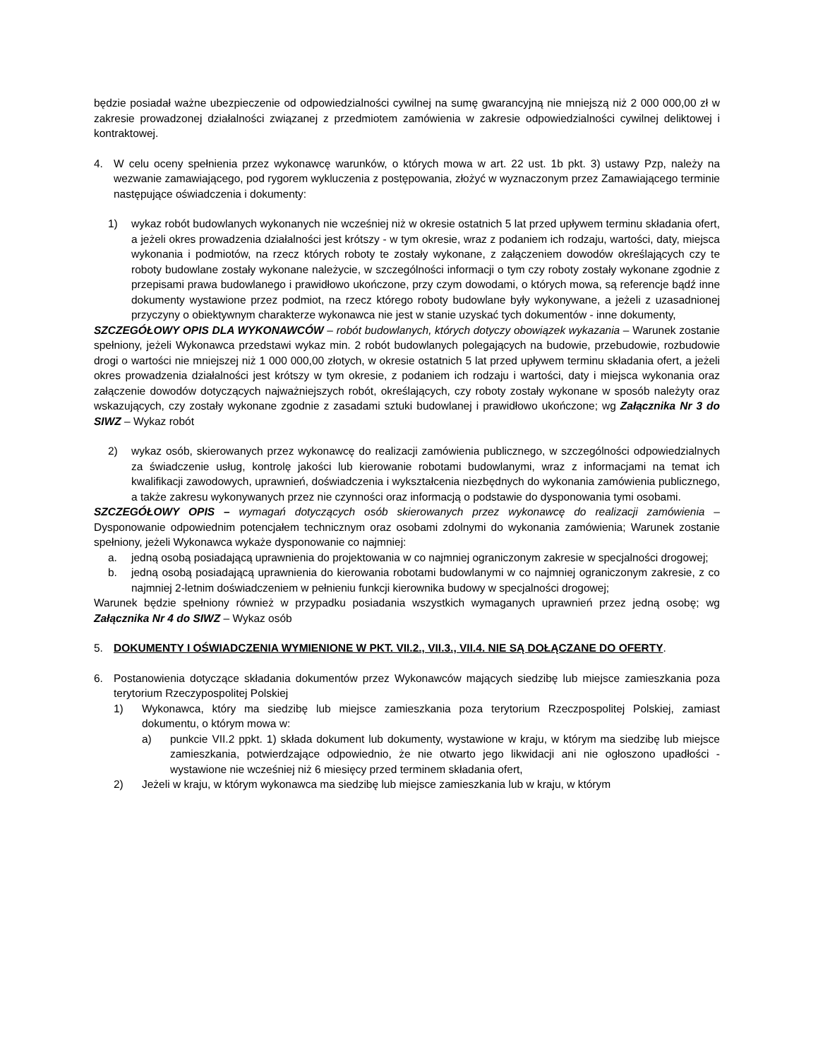będzie posiadał ważne ubezpieczenie od odpowiedzialności cywilnej na sumę gwarancyjną nie mniejszą niż 2 000 000,00 zł w zakresie prowadzonej działalności związanej z przedmiotem zamówienia w zakresie odpowiedzialności cywilnej deliktowej i kontraktowej.
4. W celu oceny spełnienia przez wykonawcę warunków, o których mowa w art. 22 ust. 1b pkt. 3) ustawy Pzp, należy na wezwanie zamawiającego, pod rygorem wykluczenia z postępowania, złożyć w wyznaczonym przez Zamawiającego terminie następujące oświadczenia i dokumenty:
1) wykaz robót budowlanych wykonanych nie wcześniej niż w okresie ostatnich 5 lat przed upływem terminu składania ofert, a jeżeli okres prowadzenia działalności jest krótszy - w tym okresie, wraz z podaniem ich rodzaju, wartości, daty, miejsca wykonania i podmiotów, na rzecz których roboty te zostały wykonane, z załączeniem dowodów określających czy te roboty budowlane zostały wykonane należycie, w szczególności informacji o tym czy roboty zostały wykonane zgodnie z przepisami prawa budowlanego i prawidłowo ukończone, przy czym dowodami, o których mowa, są referencje bądź inne dokumenty wystawione przez podmiot, na rzecz którego roboty budowlane były wykonywane, a jeżeli z uzasadnionej przyczyny o obiektywnym charakterze wykonawca nie jest w stanie uzyskać tych dokumentów - inne dokumenty,
SZCZEGÓŁOWY OPIS DLA WYKONAWCÓW – robót budowlanych, których dotyczy obowiązek wykazania – Warunek zostanie spełniony, jeżeli Wykonawca przedstawi wykaz min. 2 robót budowlanych polegających na budowie, przebudowie, rozbudowie drogi o wartości nie mniejszej niż 1 000 000,00 złotych, w okresie ostatnich 5 lat przed upływem terminu składania ofert, a jeżeli okres prowadzenia działalności jest krótszy w tym okresie, z podaniem ich rodzaju i wartości, daty i miejsca wykonania oraz załączenie dowodów dotyczących najważniejszych robót, określających, czy roboty zostały wykonane w sposób należyty oraz wskazujących, czy zostały wykonane zgodnie z zasadami sztuki budowlanej i prawidłowo ukończone; wg Załącznika Nr 3 do SIWZ – Wykaz robót
2) wykaz osób, skierowanych przez wykonawcę do realizacji zamówienia publicznego, w szczególności odpowiedzialnych za świadczenie usług, kontrolę jakości lub kierowanie robotami budowlanymi, wraz z informacjami na temat ich kwalifikacji zawodowych, uprawnień, doświadczenia i wykształcenia niezbędnych do wykonania zamówienia publicznego, a także zakresu wykonywanych przez nie czynności oraz informacją o podstawie do dysponowania tymi osobami.
SZCZEGÓŁOWY OPIS – wymagań dotyczących osób skierowanych przez wykonawcę do realizacji zamówienia – Dysponowanie odpowiednim potencjałem technicznym oraz osobami zdolnymi do wykonania zamówienia; Warunek zostanie spełniony, jeżeli Wykonawca wykaże dysponowanie co najmniej:
a. jedną osobą posiadającą uprawnienia do projektowania w co najmniej ograniczonym zakresie w specjalności drogowej;
b. jedną osobą posiadającą uprawnienia do kierowania robotami budowlanymi w co najmniej ograniczonym zakresie, z co najmniej 2-letnim doświadczeniem w pełnieniu funkcji kierownika budowy w specjalności drogowej;
Warunek będzie spełniony również w przypadku posiadania wszystkich wymaganych uprawnień przez jedną osobę; wg Załącznika Nr 4 do SIWZ – Wykaz osób
5. DOKUMENTY I OŚWIADCZENIA WYMIENIONE W PKT. VII.2., VII.3., VII.4. NIE SĄ DOŁĄCZANE DO OFERTY.
6. Postanowienia dotyczące składania dokumentów przez Wykonawców mających siedzibę lub miejsce zamieszkania poza terytorium Rzeczypospolitej Polskiej
1) Wykonawca, który ma siedzibę lub miejsce zamieszkania poza terytorium Rzeczpospolitej Polskiej, zamiast dokumentu, o którym mowa w:
a) punkcie VII.2 ppkt. 1) składa dokument lub dokumenty, wystawione w kraju, w którym ma siedzibę lub miejsce zamieszkania, potwierdzające odpowiednio, że nie otwarto jego likwidacji ani nie ogłoszono upadłości - wystawione nie wcześniej niż 6 miesięcy przed terminem składania ofert,
2) Jeżeli w kraju, w którym wykonawca ma siedzibę lub miejsce zamieszkania lub w kraju, w którym